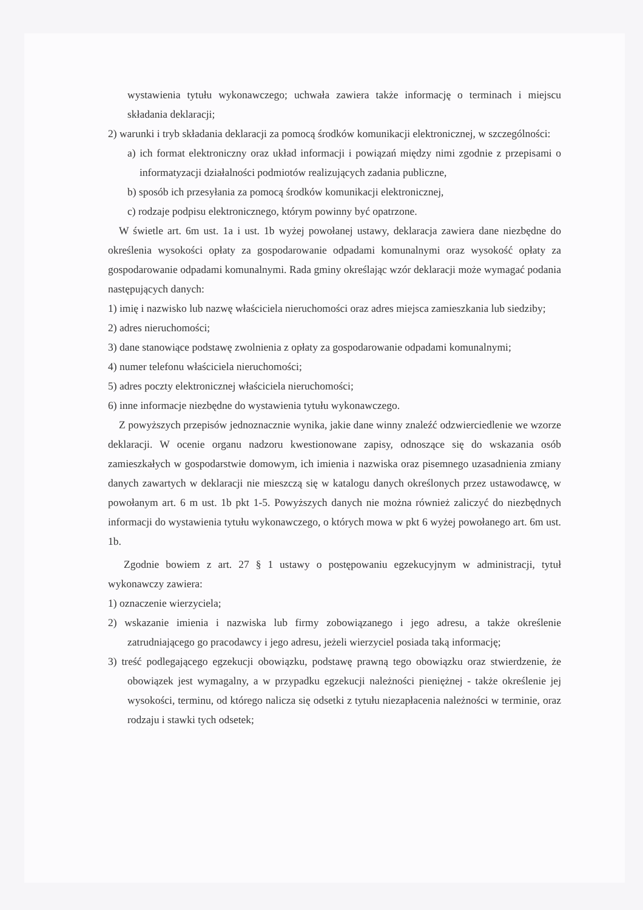wystawienia tytułu wykonawczego; uchwała zawiera także informację o terminach i miejscu składania deklaracji;
2) warunki i tryb składania deklaracji za pomocą środków komunikacji elektronicznej, w szczególności:
a) ich format elektroniczny oraz układ informacji i powiązań między nimi zgodnie z przepisami o informatyzacji działalności podmiotów realizujących zadania publiczne,
b) sposób ich przesyłania za pomocą środków komunikacji elektronicznej,
c) rodzaje podpisu elektronicznego, którym powinny być opatrzone.
W świetle art. 6m ust. 1a i ust. 1b wyżej powołanej ustawy, deklaracja zawiera dane niezbędne do określenia wysokości opłaty za gospodarowanie odpadami komunalnymi oraz wysokość opłaty za gospodarowanie odpadami komunalnymi. Rada gminy określając wzór deklaracji może wymagać podania następujących danych:
1) imię i nazwisko lub nazwę właściciela nieruchomości oraz adres miejsca zamieszkania lub siedziby;
2) adres nieruchomości;
3) dane stanowiące podstawę zwolnienia z opłaty za gospodarowanie odpadami komunalnymi;
4) numer telefonu właściciela nieruchomości;
5) adres poczty elektronicznej właściciela nieruchomości;
6) inne informacje niezbędne do wystawienia tytułu wykonawczego.
Z powyższych przepisów jednoznacznie wynika, jakie dane winny znaleźć odzwierciedlenie we wzorze deklaracji. W ocenie organu nadzoru kwestionowane zapisy, odnoszące się do wskazania osób zamieszkałych w gospodarstwie domowym, ich imienia i nazwiska oraz pisemnego uzasadnienia zmiany danych zawartych w deklaracji nie mieszczą się w katalogu danych określonych przez ustawodawcę, w powołanym art. 6 m ust. 1b pkt 1-5. Powyższych danych nie można również zaliczyć do niezbędnych informacji do wystawienia tytułu wykonawczego, o których mowa w pkt 6 wyżej powołanego art. 6m ust. 1b.
Zgodnie bowiem z art. 27 § 1 ustawy o postępowaniu egzekucyjnym w administracji, tytuł wykonawczy zawiera:
1) oznaczenie wierzyciela;
2) wskazanie imienia i nazwiska lub firmy zobowiązanego i jego adresu, a także określenie zatrudniającego go pracodawcy i jego adresu, jeżeli wierzyciel posiada taką informację;
3) treść podlegającego egzekucji obowiązku, podstawę prawną tego obowiązku oraz stwierdzenie, że obowiązek jest wymagalny, a w przypadku egzekucji należności pieniężnej - także określenie jej wysokości, terminu, od którego nalicza się odsetki z tytułu niezapłacenia należności w terminie, oraz rodzaju i stawki tych odsetek;